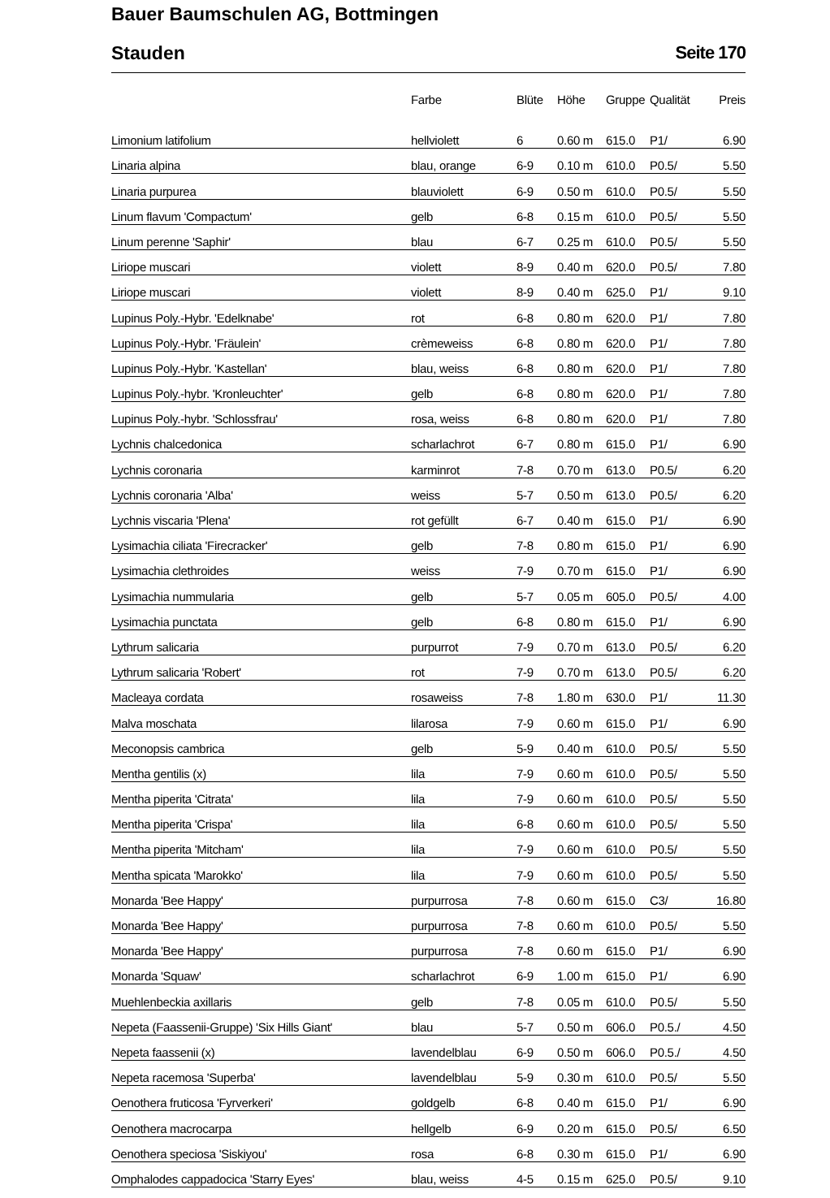Bauer Baumschulen AG, Bottmingen
Stauden Seite 170
| | Farbe | Blüte | Höhe | Gruppe | Qualität | Preis |
| --- | --- | --- | --- | --- | --- | --- |
| Limonium latifolium | hellviolett | 6 | 0.60 m | 615.0 | P1/ | 6.90 |
| Linaria alpina | blau, orange | 6-9 | 0.10 m | 610.0 | P0.5/ | 5.50 |
| Linaria purpurea | blauviolett | 6-9 | 0.50 m | 610.0 | P0.5/ | 5.50 |
| Linum flavum 'Compactum' | gelb | 6-8 | 0.15 m | 610.0 | P0.5/ | 5.50 |
| Linum perenne 'Saphir' | blau | 6-7 | 0.25 m | 610.0 | P0.5/ | 5.50 |
| Liriope muscari | violett | 8-9 | 0.40 m | 620.0 | P0.5/ | 7.80 |
| Liriope muscari | violett | 8-9 | 0.40 m | 625.0 | P1/ | 9.10 |
| Lupinus Poly.-Hybr. 'Edelknabe' | rot | 6-8 | 0.80 m | 620.0 | P1/ | 7.80 |
| Lupinus Poly.-Hybr. 'Fräulein' | crèmeweiss | 6-8 | 0.80 m | 620.0 | P1/ | 7.80 |
| Lupinus Poly.-Hybr. 'Kastellan' | blau, weiss | 6-8 | 0.80 m | 620.0 | P1/ | 7.80 |
| Lupinus Poly.-hybr. 'Kronleuchter' | gelb | 6-8 | 0.80 m | 620.0 | P1/ | 7.80 |
| Lupinus Poly.-hybr. 'Schlossfrau' | rosa, weiss | 6-8 | 0.80 m | 620.0 | P1/ | 7.80 |
| Lychnis chalcedonica | scharlachrot | 6-7 | 0.80 m | 615.0 | P1/ | 6.90 |
| Lychnis coronaria | karminrot | 7-8 | 0.70 m | 613.0 | P0.5/ | 6.20 |
| Lychnis coronaria 'Alba' | weiss | 5-7 | 0.50 m | 613.0 | P0.5/ | 6.20 |
| Lychnis viscaria 'Plena' | rot gefüllt | 6-7 | 0.40 m | 615.0 | P1/ | 6.90 |
| Lysimachia ciliata 'Firecracker' | gelb | 7-8 | 0.80 m | 615.0 | P1/ | 6.90 |
| Lysimachia clethroides | weiss | 7-9 | 0.70 m | 615.0 | P1/ | 6.90 |
| Lysimachia nummularia | gelb | 5-7 | 0.05 m | 605.0 | P0.5/ | 4.00 |
| Lysimachia punctata | gelb | 6-8 | 0.80 m | 615.0 | P1/ | 6.90 |
| Lythrum salicaria | purpurrot | 7-9 | 0.70 m | 613.0 | P0.5/ | 6.20 |
| Lythrum salicaria 'Robert' | rot | 7-9 | 0.70 m | 613.0 | P0.5/ | 6.20 |
| Macleaya cordata | rosaweiss | 7-8 | 1.80 m | 630.0 | P1/ | 11.30 |
| Malva moschata | lilarosa | 7-9 | 0.60 m | 615.0 | P1/ | 6.90 |
| Meconopsis cambrica | gelb | 5-9 | 0.40 m | 610.0 | P0.5/ | 5.50 |
| Mentha gentilis (x) | lila | 7-9 | 0.60 m | 610.0 | P0.5/ | 5.50 |
| Mentha piperita 'Citrata' | lila | 7-9 | 0.60 m | 610.0 | P0.5/ | 5.50 |
| Mentha piperita 'Crispa' | lila | 6-8 | 0.60 m | 610.0 | P0.5/ | 5.50 |
| Mentha piperita 'Mitcham' | lila | 7-9 | 0.60 m | 610.0 | P0.5/ | 5.50 |
| Mentha spicata 'Marokko' | lila | 7-9 | 0.60 m | 610.0 | P0.5/ | 5.50 |
| Monarda 'Bee Happy' | purpurrosa | 7-8 | 0.60 m | 615.0 | C3/ | 16.80 |
| Monarda 'Bee Happy' | purpurrosa | 7-8 | 0.60 m | 610.0 | P0.5/ | 5.50 |
| Monarda 'Bee Happy' | purpurrosa | 7-8 | 0.60 m | 615.0 | P1/ | 6.90 |
| Monarda 'Squaw' | scharlachrot | 6-9 | 1.00 m | 615.0 | P1/ | 6.90 |
| Muehlenbeckia axillaris | gelb | 7-8 | 0.05 m | 610.0 | P0.5/ | 5.50 |
| Nepeta (Faassenii-Gruppe) 'Six Hills Giant' | blau | 5-7 | 0.50 m | 606.0 | P0.5./ | 4.50 |
| Nepeta faassenii (x) | lavendelblau | 6-9 | 0.50 m | 606.0 | P0.5./ | 4.50 |
| Nepeta racemosa 'Superba' | lavendelblau | 5-9 | 0.30 m | 610.0 | P0.5/ | 5.50 |
| Oenothera fruticosa 'Fyrverkeri' | goldgelb | 6-8 | 0.40 m | 615.0 | P1/ | 6.90 |
| Oenothera macrocarpa | hellgelb | 6-9 | 0.20 m | 615.0 | P0.5/ | 6.50 |
| Oenothera speciosa 'Siskiyou' | rosa | 6-8 | 0.30 m | 615.0 | P1/ | 6.90 |
| Omphalodes cappadocica 'Starry Eyes' | blau, weiss | 4-5 | 0.15 m | 625.0 | P0.5/ | 9.10 |